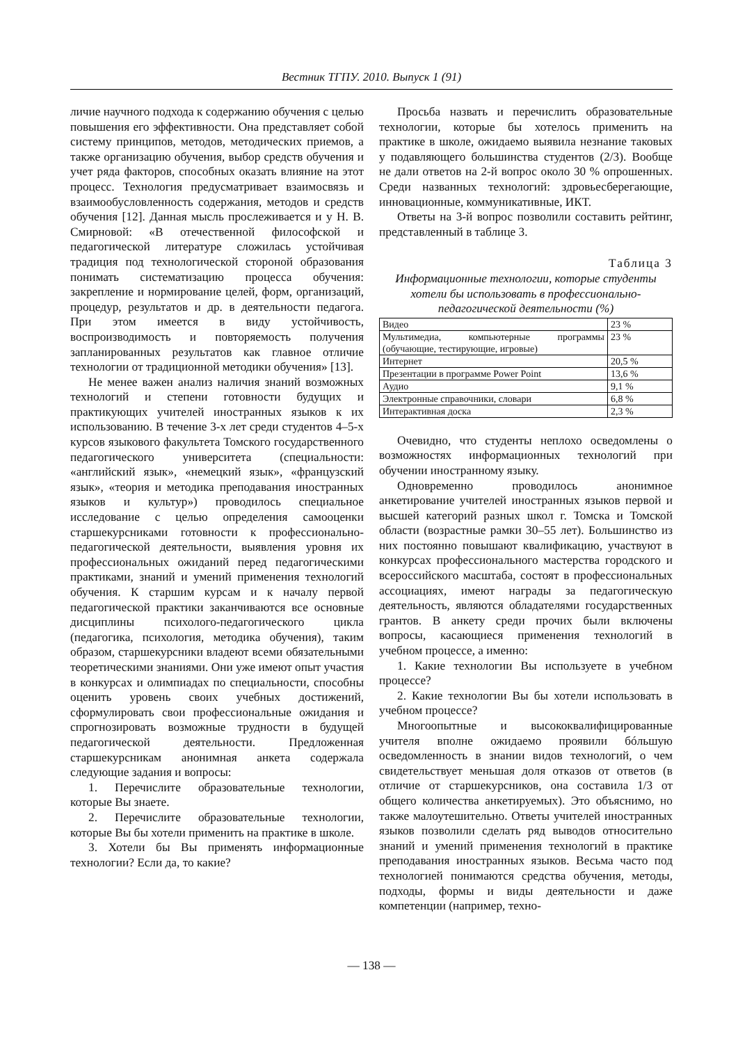Вестник ТГПУ. 2010. Выпуск 1 (91)
личие научного подхода к содержанию обучения с целью повышения его эффективности. Она представляет собой систему принципов, методов, методических приемов, а также организацию обучения, выбор средств обучения и учет ряда факторов, способных оказать влияние на этот процесс. Технология предусматривает взаимосвязь и взаимообусловленность содержания, методов и средств обучения [12]. Данная мысль прослеживается и у Н. В. Смирновой: «В отечественной философской и педагогической литературе сложилась устойчивая традиция под технологической стороной образования понимать систематизацию процесса обучения: закрепление и нормирование целей, форм, организаций, процедур, результатов и др. в деятельности педагога. При этом имеется в виду устойчивость, воспроизводимость и повторяемость получения запланированных результатов как главное отличие технологии от традиционной методики обучения» [13].
Не менее важен анализ наличия знаний возможных технологий и степени готовности будущих и практикующих учителей иностранных языков к их использованию. В течение 3-х лет среди студентов 4–5-х курсов языкового факультета Томского государственного педагогического университета (специальности: «английский язык», «немецкий язык», «французский язык», «теория и методика преподавания иностранных языков и культур») проводилось специальное исследование с целью определения самооценки старшекурсниками готовности к профессионально-педагогической деятельности, выявления уровня их профессиональных ожиданий перед педагогическими практиками, знаний и умений применения технологий обучения. К старшим курсам и к началу первой педагогической практики заканчиваются все основные дисциплины психолого-педагогического цикла (педагогика, психология, методика обучения), таким образом, старшекурсники владеют всеми обязательными теоретическими знаниями. Они уже имеют опыт участия в конкурсах и олимпиадах по специальности, способны оценить уровень своих учебных достижений, сформулировать свои профессиональные ожидания и спрогнозировать возможные трудности в будущей педагогической деятельности. Предложенная старшекурсникам анонимная анкета содержала следующие задания и вопросы:
1. Перечислите образовательные технологии, которые Вы знаете.
2. Перечислите образовательные технологии, которые Вы бы хотели применить на практике в школе.
3. Хотели бы Вы применять информационные технологии? Если да, то какие?
Просьба назвать и перечислить образовательные технологии, которые бы хотелось применить на практике в школе, ожидаемо выявила незнание таковых у подавляющего большинства студентов (2/3). Вообще не дали ответов на 2-й вопрос около 30 % опрошенных. Среди названных технологий: здровьесберегающие, инновационные, коммуникативные, ИКТ.
Ответы на 3-й вопрос позволили составить рейтинг, представленный в таблице 3.
Таблица 3
Информационные технологии, которые студенты хотели бы использовать в профессионально-педагогической деятельности (%)
| Видео | 23 % |
| Мультимедиа, компьютерные программы (обучающие, тестирующие, игровые) | 23 % |
| Интернет | 20,5 % |
| Презентации в программе Power Point | 13,6 % |
| Аудио | 9,1 % |
| Электронные справочники, словари | 6,8 % |
| Интерактивная доска | 2,3 % |
Очевидно, что студенты неплохо осведомлены о возможностях информационных технологий при обучении иностранному языку.
Одновременно проводилось анонимное анкетирование учителей иностранных языков первой и высшей категорий разных школ г. Томска и Томской области (возрастные рамки 30–55 лет). Большинство из них постоянно повышают квалификацию, участвуют в конкурсах профессионального мастерства городского и всероссийского масштаба, состоят в профессиональных ассоциациях, имеют награды за педагогическую деятельность, являются обладателями государственных грантов. В анкету среди прочих были включены вопросы, касающиеся применения технологий в учебном процессе, а именно:
1. Какие технологии Вы используете в учебном процессе?
2. Какие технологии Вы бы хотели использовать в учебном процессе?
Многоопытные и высококвалифицированные учителя вполне ожидаемо проявили бóльшую осведомленность в знании видов технологий, о чем свидетельствует меньшая доля отказов от ответов (в отличие от старшекурсников, она составила 1/3 от общего количества анкетируемых). Это объяснимо, но также малоутешительно. Ответы учителей иностранных языков позволили сделать ряд выводов относительно знаний и умений применения технологий в практике преподавания иностранных языков. Весьма часто под технологией понимаются средства обучения, методы, подходы, формы и виды деятельности и даже компетенции (например, техно-
— 138 —